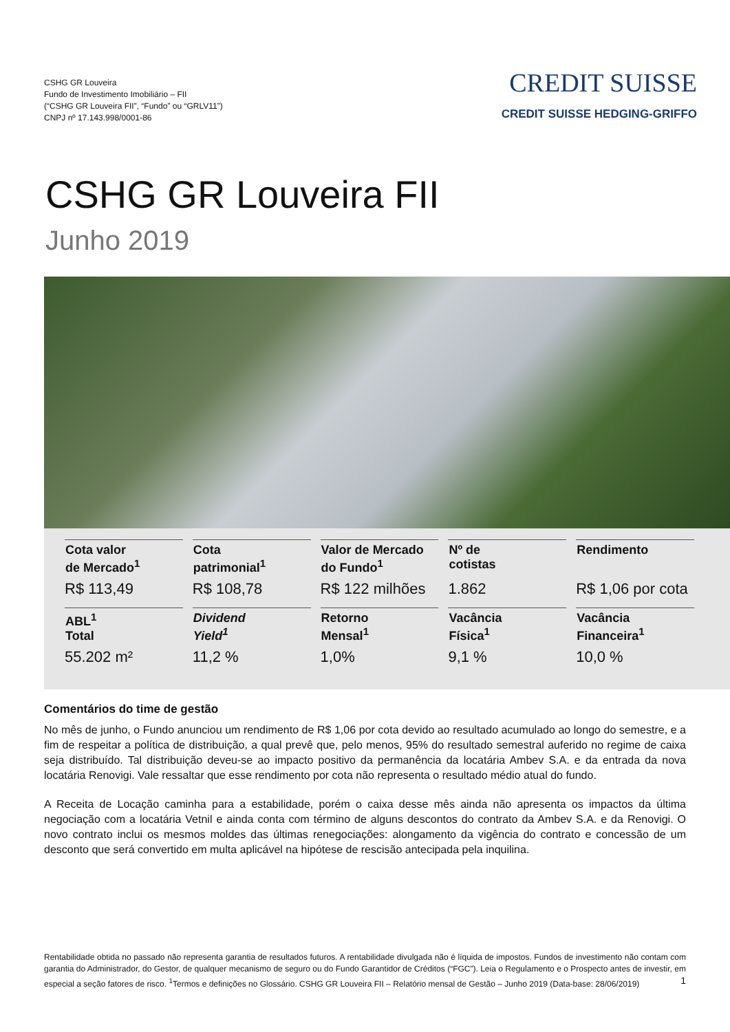CSHG GR Louveira
Fundo de Investimento Imobiliário – FII
(“CSHG GR Louveira FII”, “Fundo” ou “GRLV11”)
CNPJ nº 17.143.998/0001-86
CREDIT SUISSE
CREDIT SUISSE HEDGING-GRIFFO
CSHG GR Louveira FII
Junho 2019
| Cota valor de Mercado<sup>1</sup> | Cota patrimonial<sup>1</sup> | Valor de Mercado do Fundo<sup>1</sup> | Nº de cotistas | Rendimento |
| R$ 113,49 | R$ 108,78 | R$ 122 milhões | 1.862 | R$ 1,06 por cota |
| ABL<sup>1</sup> Total | Dividend Yield<sup>1</sup> | Retorno Mensal<sup>1</sup> | Vacância Física<sup>1</sup> | Vacância Financeira<sup>1</sup> |
| 55.202 m² | 11,2 % | 1,0% | 9,1 % | 10,0 % |
Comentários do time de gestão
No mês de junho, o Fundo anunciou um rendimento de R$ 1,06 por cota devido ao resultado acumulado ao longo do semestre, e a fim de respeitar a política de distribuição, a qual prevê que, pelo menos, 95% do resultado semestral auferido no regime de caixa seja distribuído. Tal distribuição deveu-se ao impacto positivo da permanência da locatária Ambev S.A. e da entrada da nova locatária Renovigi. Vale ressaltar que esse rendimento por cota não representa o resultado médio atual do fundo.
A Receita de Locação caminha para a estabilidade, porém o caixa desse mês ainda não apresenta os impactos da última negociação com a locatária Vetnil e ainda conta com término de alguns descontos do contrato da Ambev S.A. e da Renovigi. O novo contrato inclui os mesmos moldes das últimas renegociações: alongamento da vigência do contrato e concessão de um desconto que será convertido em multa aplicável na hipótese de rescisão antecipada pela inquilina.
Rentabilidade obtida no passado não representa garantia de resultados futuros. A rentabilidade divulgada não é líquida de impostos. Fundos de investimento não contam com garantia do Administrador, do Gestor, de qualquer mecanismo de seguro ou do Fundo Garantidor de Créditos (“FGC”). Leia o Regulamento e o Prospecto antes de investir, em especial a seção fatores de risco. <sup>1</sup>Termos e definições no Glossário. CSHG GR Louveira FII – Relatório mensal de Gestão – Junho 2019 (Data-base: 28/06/2019) 1